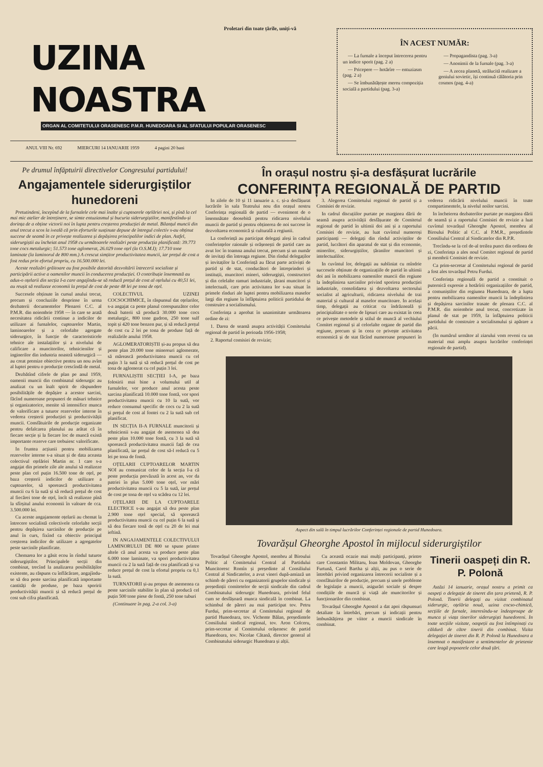Proletari din toate țările, uniți-vă
UZINA NOASTRA
ORGAN AL COMITETULUI ORASENESC P.M.R. HUNEDOARA SI AL SFATULUI POPULAR ORASENESC
ANUL VIII Nr. 692 MIERCURI 14 IANUARIE 1959 4 pagini 20 bani
ÎN ACEST NUMĂR:
— La furnale a început întrecerea pentru un indice sporit (pag. 2 a)
— Pricepere — hotărîre — entuziasm (pag. 2 a)
— Se îmbunătățește mereu compoziția socială a partidului (pag. 3-a)
— Propagandista (pag. 3-a)
— Anonimii de la furnale (pag. 3-a)
— A zecea planetă, strălucită realizare a geniului sovietic, își continuă călătoria prin cosmos (pag. 4-a)
Pe drumul înfăptuirii directivelor Congresului partidului!
Angajamentele siderurgiștilor hunedoreni
Pretutindeni, începînd de la furnalele cele mai înalte și cuptoarele oțelăriei noi, și pînă la cel mai mic atelier de întreținere, se simte entuziasmul și bucuria siderurgiștilor, manifestîndu-și dorința de a obține victorii noi în lupta pentru creșterea producției de metal. Bilanțul muncii din anul trecut a scos la iveală că prin eforturile susținute depuse de întregul colectiv s-au obținut succese de seamă în ce privește realizarea și depășirea principalilor indici de plan. Astfel, siderurgiștii au încheiat anul 1958 cu următoarele realizări peste producția planificată: 39.773 tone cocs metalurgic; 51.573 tone aglomerat, 26.029 tone oțel (la O.S.M.I); 17.710 tone laminate (la laminorul de 800 mm.) A crescut simțitor productivitatea muncii, iar prețul de cost a fost redus prin efortul propriu, cu 16.500.000 lei.
Aceste realizări grăitoare au fost posibile datorită dezvoltării întrecerii socialiste și participării active a oamenilor muncii în conducerea producției. O contribuție însemnată au adus-o oțelarii din secția I-a care angajîndu-se să reducă prețul de cost al oțelului cu 40,51 lei, au reușit să realizeze economii la prețul de cost de peste 48 lei pe tona de oțel.
Succesele obținute în cursul anului trecut, precum și concluziile desprinse în urma dezbaterii documentelor Plenarei C.C. al P.M.R. din noiembrie 1958 — în care se arată necesitatea ridicării continue a indicilor de utilizare ai furnalelor, cuptoarelor Martin, laminoarelor și a celorlalte agregate siderurgice, în funcție de caracteristicele tehnice ale instalațiilor și a nivelului de calificare a muncitorilor, tehnicienilor și inginerilor din industria noastră siderurgică — au creat premize obiective pentru un nou avînt al luptei pentru o producție crescîndă de metal.
Dezbătînd cifrele de plan pe anul 1959, oamenii muncii din combinatul siderurgic au analizat cu un înalt spirit de răspundere posibilitățile de depășire a acestor sarcini, făcînd numeroase propuneri de măsuri tehnice și organizatorice, menite să intensifice munca de valorificare a tuturor rezervelor interne în vederea creșterii producției și productivității muncii. Consfătuirile de producție organizate pentru defalcarea planului au arătat că în fiecare secție și la fiecare loc de muncă există importante rezerve care trebuiesc valorificate.
In fruntea acțiunii pentru mobilizarea rezervelor interne s-a situat și de data aceasta colectivul oțelăriei Martin nr. 1 care s-a angajat din primele zile ale anului să realizeze peste plan cel puțin 16.500 tone de oțel, pe baza creșterii indicilor de utilizare a cuptoarelor, să sporească productivitatea muncii cu 6 la sută și să reducă prețul de cost al fiecărei tone de oțel, încît să realizeze pînă la sfîrșitul anului economii în valoare de cca. 3.500.000 lei.
Cu aceste angajamente oțelarii au chemat la întrecere socialistă colectivele celorlalte secții pentru depășirea sarcinilor de producție pe anul în curs, fixînd ca obiectiv principal creșterea indicilor de utilizare a agregatelor peste sarcinile planificate.
Chemarea lor a găsit ecou în rîndul tuturor siderurgiștilor. Principalele secții din combinat, trecînd la analizarea posibilităților existente, au răspuns cu înflăcărare, angajîndu-se să dea peste sarcina planificată importante cantități de produse, pe baza sporirii productivității muncii și să reducă prețul de cost sub cifra planificată.
COLECTIVUL UZINEI COCSOCHIMICE, în răspunsul dat oțelarilor, s-a angajat ca peste planul corespunzător celor două baterii să producă 30.000 tone cocs metalurgic, 800 tone gudron, 250 tone sulf topit și 420 tone benzen pur, și să reducă prețul de cost cu 2 lei pe tona de produse față de realizările anului 1958.
AGLOMERATORIȘTII și-au propus să dea peste plan 20.000 tone minereuri aglomerate, să mărească productivitatea muncii cu cel puțin 3 la sută și să reducă prețul de cost pe tona de aglomerat cu cel puțin 3 lei.
FURNALIȘTII SECȚIEI I-A, pe baza folosirii mai bine a volumului util al furnalelor, vor produce anul acesta peste sarcina planificată 10.000 tone fontă, vor spori productivitatea muncii cu 10 la sută, vor reduce consumul specific de cocs cu 2 la sută și prețul de cost al fontei cu 2 la sută sub cel planificat.
IN SECȚIA II-A FURNALE muncitorii și tehnicienii s-au angajat de asemenea să dea peste plan 10.000 tone fontă, cu 3 la sută să sporească productivitatea muncii față de cea planificată, iar prețul de cost să-l reducă cu 5 lei pe tona de fontă.
OȚELARII CUPTOARELOR MARTIN NOI au comunicat celor de la secția I-a că peste producția prevăzută în acest an, vor da patriei în plus 5.000 tone oțel, vor mări productivitatea muncii cu 5 la sută, iar prețul de cost pe tona de oțel va scădea cu 12 lei.
OȚELARII DE LA CUPTOARELE ELECTRICE s-au angajat să dea peste plan 2.900 tone oțel special, să sporească productivitatea muncii cu cel puțin 6 la sută și să dea fiecare tonă de oțel cu 20 de lei mai ieftină.
IN ANGAJAMENTELE COLECTIVULUI LAMINORULUI DE 800 se spune printre altele că anul acesta va produce peste plan 6.000 tone laminate, va spori productivitatea muncii cu 2 la sută față de cea planificată și va reduce prețul de cost la efortul propriu cu 0,1 la sută.
TURNATORII și-au propus de asemenea ca peste sarcinile stabilite în plan să producă cel puțin 500 tone piese de fontă, 250 tone tuburi
(Continuare în pag. 2-a col. 3-a)
În orașul nostru și-a desfășurat lucrările
CONFERINȚA REGIONALĂ DE PARTID
In zilele de 10 și 11 ianuarie a. c. și-a desfășurat lucrările în sala Teatrului nou din orașul nostru Conferința regională de partid — eveniment de o însemnătate deosebită pentru ridicarea nivelului muncii de partid și pentru obținerea de noi succese în dezvoltarea economică și culturală a regiunii.
La conferință au participat delegați aleși în cadrul conferințelor raionale și orășenești de partid care au avut loc în toamna anului trecut, precum și un număr de invitați din întreaga regiune. Din rîndul delegaților și invitaților la Conferință au făcut parte activiști de partid și de stat, conducători de întreprinderi și instituții, muncitori mineri, siderurgiști, constructori și din celelalte ramuri industriale, țărani muncitori și intelectuali, care prin activitatea lor s-au situat în primele rînduri ale luptei pentru mobilizarea maselor largi din regiune la înfăptuirea politicii partidului de construire a socialismului.
Conferința a aprobat în unanimitate următoarea ordine de zi:
1. Darea de seamă asupra activității Comitetului regional de partid în perioada 1956-1958;
2. Raportul comisiei de revizie;
3. Alegerea Comitetului regional de partid și a Comisiei de revizie.
In cadrul discuțiilor purtate pe marginea dării de seamă asupra activității desfășurate de Comitetul regional de partid în ultimii doi ani și a raportului Comisiei de revizie, au luat cuvîntul numeroși participanți — delegați din rîndul activiștilor de partid, lucrători din aparatul de stat și din economie, minerilor, siderurgiștilor, țăranilor muncitori și intelectualilor.
In cuvîntul lor, delegații au subliniat cu mîndrie succesele obținute de organizațiile de partid în ultimii doi ani în mobilizarea oamenilor muncii din regiune la îndeplinirea sarcinilor privind sporirea producției industriale, consolidarea și dezvoltarea sectorului socialist al agriculturii, ridicarea nivelului de trai material și cultural al maselor muncitoare. In același timp, delegații au criticat cu îndrăzneală și principialitate o serie de lipsuri care au existat în ceea ce privește metodele și stilul de muncă al vechiului Comitet regional și al celorlalte organe de partid din regiune, precum și în ceea ce privește activitatea economică și de stat făcînd numeroase propuneri în vederea ridicării nivelului muncii în toate compartimentele, la nivelul noilor sarcini.
In încheierea dezbaterilor purtate pe marginea dării de seamă și a raportului Comisiei de revizie a luat cuvîntul tovarășul Gheorghe Apostol, membru al Biroului Politic al C.C. al P.M.R., președintele Consiliului Central al Sindicatelor din R.P.R.
Trecîndu-se la cel de-al treilea punct din ordinea de zi, Conferința a ales noul Comitet regional de partid și membrii Comisiei de revizie.
Ca prim-secretar al Comitetului regional de partid a fost ales tovarășul Petru Furdui.
Conferința regională de partid a constituit o puternică expresie a hotărîrii organizațiilor de partid, a comuniștilor din regiunea Hunedoara, de a lupta pentru mobilizarea oamenilor muncii la îndeplinirea și depășirea sarcinilor trasate de plenara C.C. al P.M.R. din noiembrie anul trecut, concretizate în planul de stat pe 1959, la înfăptuirea politicii partidului de construire a socialismului și apărare a păcii.
(In numărul următor al ziarului vom reveni cu un material mai amplu asupra lucrărilor conferinței regionale de partid).
Aspect din sală în timpul lucrărilor Conferinței regionale de partid Hunedoara.
Tovarășul Gheorghe Apostol în mijlocul siderurgiștilor
Tovarășul Gheorghe Apostol, membru al Biroului Politic al Comitetului Central al Partidului Muncitoresc Romîn și președinte al Consiliului Central al Sindicatelor, a avut vineri după-amiază un schimb de păreri cu organizatorii grupelor sindicale și președinții comitetelor de secții sindicale din cadrul Combinatului siderurgic Hunedoara, privind felul cum se desfășoară munca sindicală în combinat. La schimbul de păreri au mai participat tov. Petru Furdui, prim-secretar al Comitetului regional de partid Hunedoara, tov. Vichente Bălan, președintele Consiliului sindical regional, tov. Aron Colceru, prim-secretar al Comitetului orășenesc de partid Hunedoara, tov. Nicolae Cătană, director general al Combinatului siderurgic Hunedoara și alții.
Cu această ocazie mai mulți participanți, printre care Constantin Militaru, Ioan Moldovan, Gheorghe Furtună, Carol Bartha și alții, au pus o serie de întrebări privind organizarea întrecerii socialiste și a consfătuirilor de producție, precum și unele probleme de legislație a muncii, asigurări sociale și despre condițiile de muncă și viață ale muncitorilor și funcționarilor din combinat.
Tovarășul Gheorghe Apostol a dat apoi răspunsuri detaliate la întrebări, precum și indicații pentru îmbunătățirea pe viitor a muncii sindicale în combinat.
Tinerii oaspeți din R. P. Polonă
Astăzi 14 ianuarie, orașul nostru a primit ca oaspeți o delegație de tineret din țara prietenă, R. P. Polonă. Tinerii delegați au vizitat combinatul siderurgic, oțelăria nouă, uzina cocso-chimică, secțiile de furnale, interesîndu-se îndeaproape de munca și viața tinerilor siderurgiști hunedoreni. In toate secțiile vizitate, oaspeții au fost întîmpinați cu căldură de către tinerii din combinat. Vizita delegației de tineret din R. P. Polonă la Hunedoara a însemnat o manifestare a sentimentelor de prietenie care leagă popoarele celor două țări.